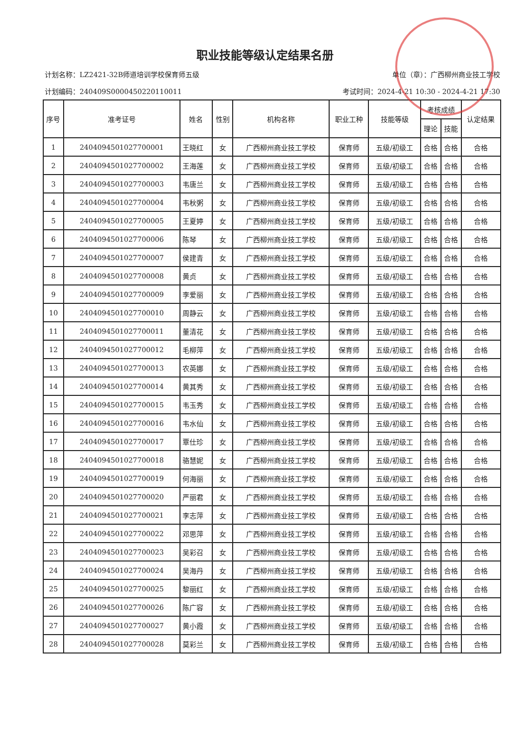职业技能等级认定结果名册
计划名称：LZ2421-32B师道培训学校保育师五级 单位（章）：广西柳州商业技工学校
计划编码：240409S0000450220110011 考试时间：2024-4-21 10:30 - 2024-4-21 17:30
| 序号 | 准考证号 | 姓名 | 性别 | 机构名称 | 职业工种 | 技能等级 | 考核成绩 | | 认定结果 |
| --- | --- | --- | --- | --- | --- | --- | --- | --- | --- |
| | | | | | | | 理论 | 技能 | |
| 1 | 2404094501027700001 | 王晓红 | 女 | 广西柳州商业技工学校 | 保育师 | 五级/初级工 | 合格 | 合格 | 合格 |
| 2 | 2404094501027700002 | 王海莲 | 女 | 广西柳州商业技工学校 | 保育师 | 五级/初级工 | 合格 | 合格 | 合格 |
| 3 | 2404094501027700003 | 韦唐兰 | 女 | 广西柳州商业技工学校 | 保育师 | 五级/初级工 | 合格 | 合格 | 合格 |
| 4 | 2404094501027700004 | 韦秋粥 | 女 | 广西柳州商业技工学校 | 保育师 | 五级/初级工 | 合格 | 合格 | 合格 |
| 5 | 2404094501027700005 | 王夏婷 | 女 | 广西柳州商业技工学校 | 保育师 | 五级/初级工 | 合格 | 合格 | 合格 |
| 6 | 2404094501027700006 | 陈琴 | 女 | 广西柳州商业技工学校 | 保育师 | 五级/初级工 | 合格 | 合格 | 合格 |
| 7 | 2404094501027700007 | 侯建青 | 女 | 广西柳州商业技工学校 | 保育师 | 五级/初级工 | 合格 | 合格 | 合格 |
| 8 | 2404094501027700008 | 黄贞 | 女 | 广西柳州商业技工学校 | 保育师 | 五级/初级工 | 合格 | 合格 | 合格 |
| 9 | 2404094501027700009 | 李爱丽 | 女 | 广西柳州商业技工学校 | 保育师 | 五级/初级工 | 合格 | 合格 | 合格 |
| 10 | 2404094501027700010 | 周静云 | 女 | 广西柳州商业技工学校 | 保育师 | 五级/初级工 | 合格 | 合格 | 合格 |
| 11 | 2404094501027700011 | 董清花 | 女 | 广西柳州商业技工学校 | 保育师 | 五级/初级工 | 合格 | 合格 | 合格 |
| 12 | 2404094501027700012 | 毛柳萍 | 女 | 广西柳州商业技工学校 | 保育师 | 五级/初级工 | 合格 | 合格 | 合格 |
| 13 | 2404094501027700013 | 农英娜 | 女 | 广西柳州商业技工学校 | 保育师 | 五级/初级工 | 合格 | 合格 | 合格 |
| 14 | 2404094501027700014 | 黄其秀 | 女 | 广西柳州商业技工学校 | 保育师 | 五级/初级工 | 合格 | 合格 | 合格 |
| 15 | 2404094501027700015 | 韦玉秀 | 女 | 广西柳州商业技工学校 | 保育师 | 五级/初级工 | 合格 | 合格 | 合格 |
| 16 | 2404094501027700016 | 韦水仙 | 女 | 广西柳州商业技工学校 | 保育师 | 五级/初级工 | 合格 | 合格 | 合格 |
| 17 | 2404094501027700017 | 覃仕珍 | 女 | 广西柳州商业技工学校 | 保育师 | 五级/初级工 | 合格 | 合格 | 合格 |
| 18 | 2404094501027700018 | 骆慧妮 | 女 | 广西柳州商业技工学校 | 保育师 | 五级/初级工 | 合格 | 合格 | 合格 |
| 19 | 2404094501027700019 | 何海丽 | 女 | 广西柳州商业技工学校 | 保育师 | 五级/初级工 | 合格 | 合格 | 合格 |
| 20 | 2404094501027700020 | 严丽君 | 女 | 广西柳州商业技工学校 | 保育师 | 五级/初级工 | 合格 | 合格 | 合格 |
| 21 | 2404094501027700021 | 李志萍 | 女 | 广西柳州商业技工学校 | 保育师 | 五级/初级工 | 合格 | 合格 | 合格 |
| 22 | 2404094501027700022 | 邓思萍 | 女 | 广西柳州商业技工学校 | 保育师 | 五级/初级工 | 合格 | 合格 | 合格 |
| 23 | 2404094501027700023 | 吴彩召 | 女 | 广西柳州商业技工学校 | 保育师 | 五级/初级工 | 合格 | 合格 | 合格 |
| 24 | 2404094501027700024 | 吴海丹 | 女 | 广西柳州商业技工学校 | 保育师 | 五级/初级工 | 合格 | 合格 | 合格 |
| 25 | 2404094501027700025 | 黎丽红 | 女 | 广西柳州商业技工学校 | 保育师 | 五级/初级工 | 合格 | 合格 | 合格 |
| 26 | 2404094501027700026 | 陈广容 | 女 | 广西柳州商业技工学校 | 保育师 | 五级/初级工 | 合格 | 合格 | 合格 |
| 27 | 2404094501027700027 | 黄小霞 | 女 | 广西柳州商业技工学校 | 保育师 | 五级/初级工 | 合格 | 合格 | 合格 |
| 28 | 2404094501027700028 | 莫彩兰 | 女 | 广西柳州商业技工学校 | 保育师 | 五级/初级工 | 合格 | 合格 | 合格 |